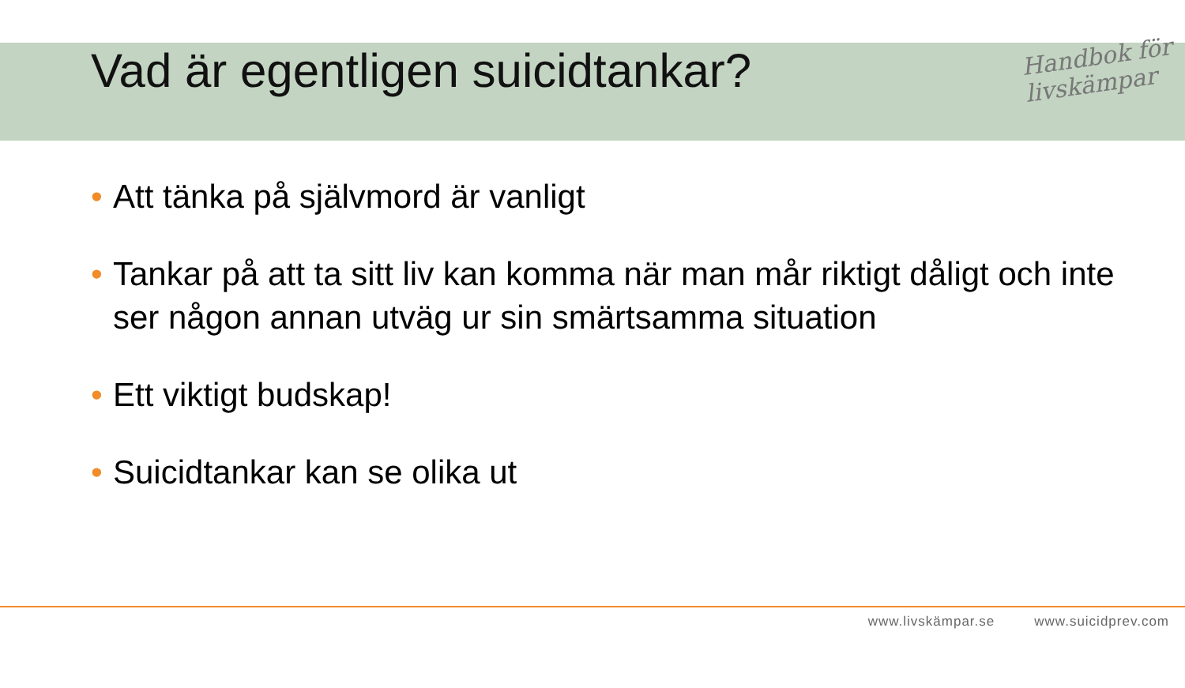Vad är egentligen suicidtankar?
Handbok för
livskämpar
• Att tänka på självmord är vanligt
• Tankar på att ta sitt liv kan komma när man mår riktigt dåligt och inte ser någon annan utväg ur sin smärtsamma situation
• Ett viktigt budskap!
• Suicidtankar kan se olika ut
www.livskämpar.se www.suicidprev.com